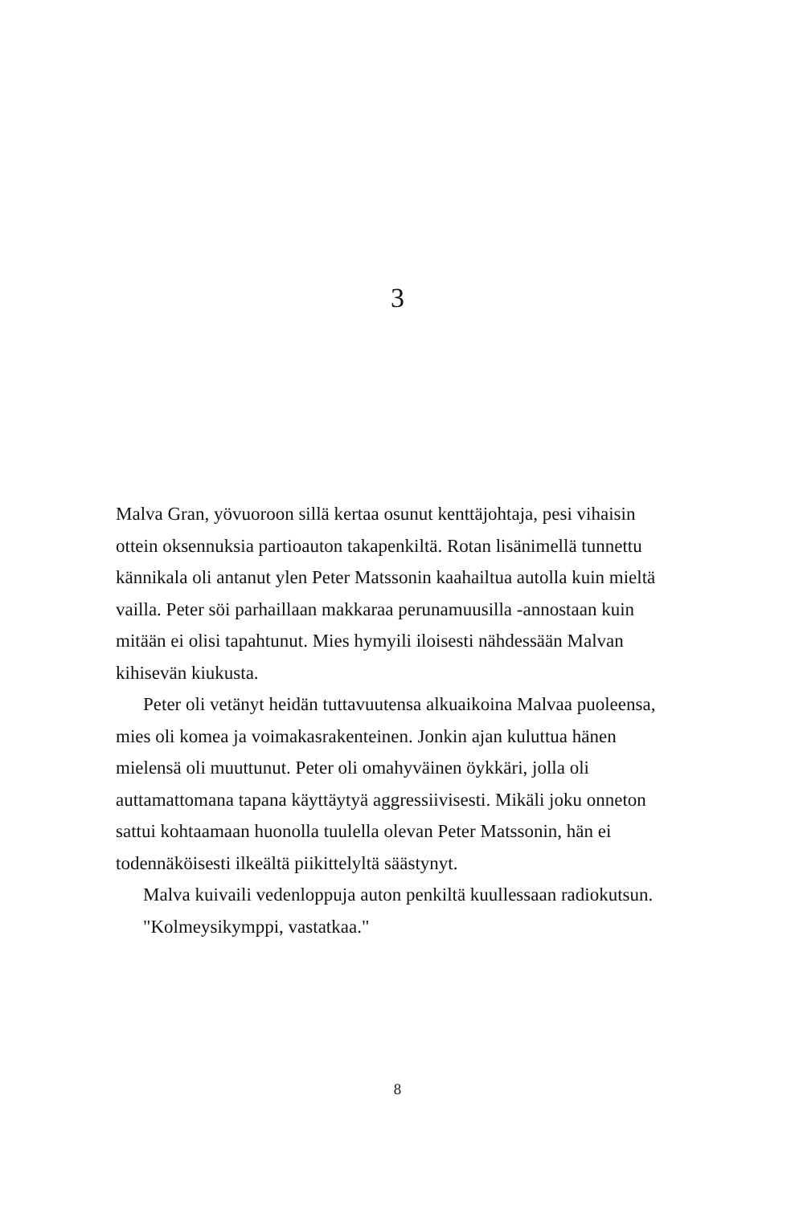3
Malva Gran, yövuoroon sillä kertaa osunut kenttäjohtaja, pesi vihaisin ottein oksennuksia partioauton takapenkiltä. Rotan lisänimellä tunnettu kännikala oli antanut ylen Peter Matssonin kaahailtua autolla kuin mieltä vailla. Peter söi parhaillaan makkaraa perunamuusilla -annostaan kuin mitään ei olisi tapahtunut. Mies hymyili iloisesti nähdessään Malvan kihisevän kiukusta.
Peter oli vetänyt heidän tuttavuutensa alkuaikoina Malvaa puoleensa, mies oli komea ja voimakasrakenteinen. Jonkin ajan kuluttua hänen mielensä oli muuttunut. Peter oli omahyväinen öykkäri, jolla oli auttamattomana tapana käyttäytyä aggressiivisesti. Mikäli joku onneton sattui kohtaamaan huonolla tuulella olevan Peter Matssonin, hän ei todennäköisesti ilkeältä piikittelyltä säästynyt.
Malva kuivaili vedenloppuja auton penkiltä kuullessaan radiokutsun.
"Kolmeysikymppi, vastatkaa."
8